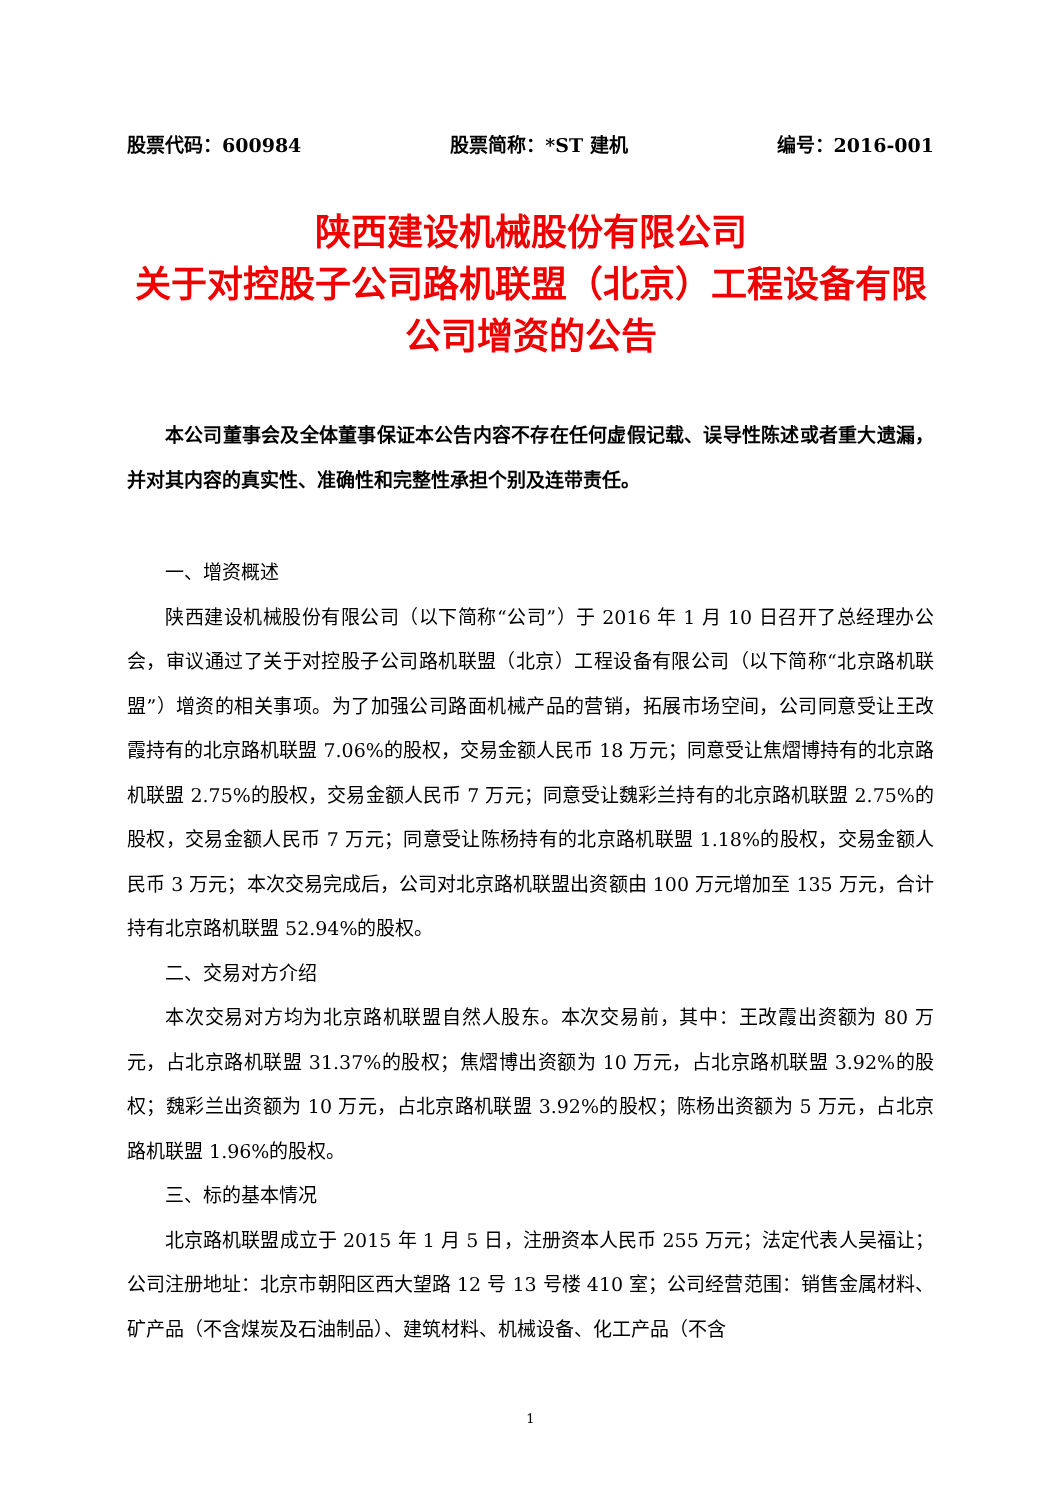股票代码：600984 股票简称：*ST 建机 编号：2016-001
陕西建设机械股份有限公司
关于对控股子公司路机联盟（北京）工程设备有限公司增资的公告
本公司董事会及全体董事保证本公告内容不存在任何虚假记载、误导性陈述或者重大遗漏，并对其内容的真实性、准确性和完整性承担个别及连带责任。
一、增资概述
陕西建设机械股份有限公司（以下简称“公司”）于 2016 年 1 月 10 日召开了总经理办公会，审议通过了关于对控股子公司路机联盟（北京）工程设备有限公司（以下简称“北京路机联盟”）增资的相关事项。为了加强公司路面机械产品的营销，拓展市场空间，公司同意受让王改霞持有的北京路机联盟 7.06%的股权，交易金额人民币 18 万元；同意受让焦熠博持有的北京路机联盟 2.75%的股权，交易金额人民币 7 万元；同意受让魏彩兰持有的北京路机联盟 2.75%的股权，交易金额人民币 7 万元；同意受让陈杨持有的北京路机联盟 1.18%的股权，交易金额人民币 3 万元；本次交易完成后，公司对北京路机联盟出资额由 100 万元增加至 135 万元，合计持有北京路机联盟 52.94%的股权。
二、交易对方介绍
本次交易对方均为北京路机联盟自然人股东。本次交易前，其中：王改霞出资额为 80 万元，占北京路机联盟 31.37%的股权；焦熠博出资额为 10 万元，占北京路机联盟 3.92%的股权；魏彩兰出资额为 10 万元，占北京路机联盟 3.92%的股权；陈杨出资额为 5 万元，占北京路机联盟 1.96%的股权。
三、标的基本情况
北京路机联盟成立于 2015 年 1 月 5 日，注册资本人民币 255 万元；法定代表人吴福让；公司注册地址：北京市朝阳区西大望路 12 号 13 号楼 410 室；公司经营范围：销售金属材料、矿产品（不含煤炭及石油制品）、建筑材料、机械设备、化工产品（不含
1